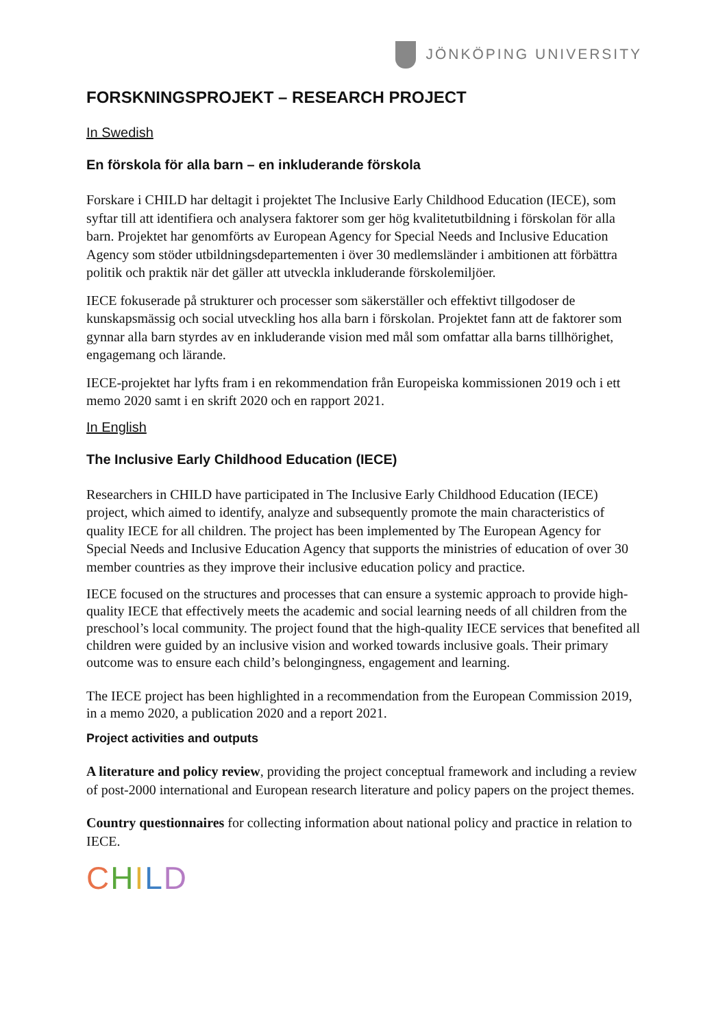JÖNKÖPING UNIVERSITY
FORSKNINGSPROJEKT – RESEARCH PROJECT
In Swedish
En förskola för alla barn – en inkluderande förskola
Forskare i CHILD har deltagit i projektet The Inclusive Early Childhood Education (IECE), som syftar till att identifiera och analysera faktorer som ger hög kvalitetutbildning i förskolan för alla barn. Projektet har genomförts av European Agency for Special Needs and Inclusive Education Agency som stöder utbildningsdepartementen i över 30 medlemsländer i ambitionen att förbättra politik och praktik när det gäller att utveckla inkluderande förskolemiljöer.
IECE fokuserade på strukturer och processer som säkerställer och effektivt tillgodoser de kunskapsmässig och social utveckling hos alla barn i förskolan. Projektet fann att de faktorer som gynnar alla barn styrdes av en inkluderande vision med mål som omfattar alla barns tillhörighet, engagemang och lärande.
IECE-projektet har lyfts fram i en rekommendation från Europeiska kommissionen 2019 och i ett memo 2020 samt i en skrift 2020 och en rapport 2021.
In English
The Inclusive Early Childhood Education (IECE)
Researchers in CHILD have participated in The Inclusive Early Childhood Education (IECE) project, which aimed to identify, analyze and subsequently promote the main characteristics of quality IECE for all children. The project has been implemented by The European Agency for Special Needs and Inclusive Education Agency that supports the ministries of education of over 30 member countries as they improve their inclusive education policy and practice.
IECE focused on the structures and processes that can ensure a systemic approach to provide high-quality IECE that effectively meets the academic and social learning needs of all children from the preschool’s local community. The project found that the high-quality IECE services that benefited all children were guided by an inclusive vision and worked towards inclusive goals. Their primary outcome was to ensure each child’s belongingness, engagement and learning.
The IECE project has been highlighted in a recommendation from the European Commission 2019, in a memo 2020, a publication 2020 and a report 2021.
Project activities and outputs
A literature and policy review, providing the project conceptual framework and including a review of post-2000 international and European research literature and policy papers on the project themes.
Country questionnaires for collecting information about national policy and practice in relation to IECE.
CHILD